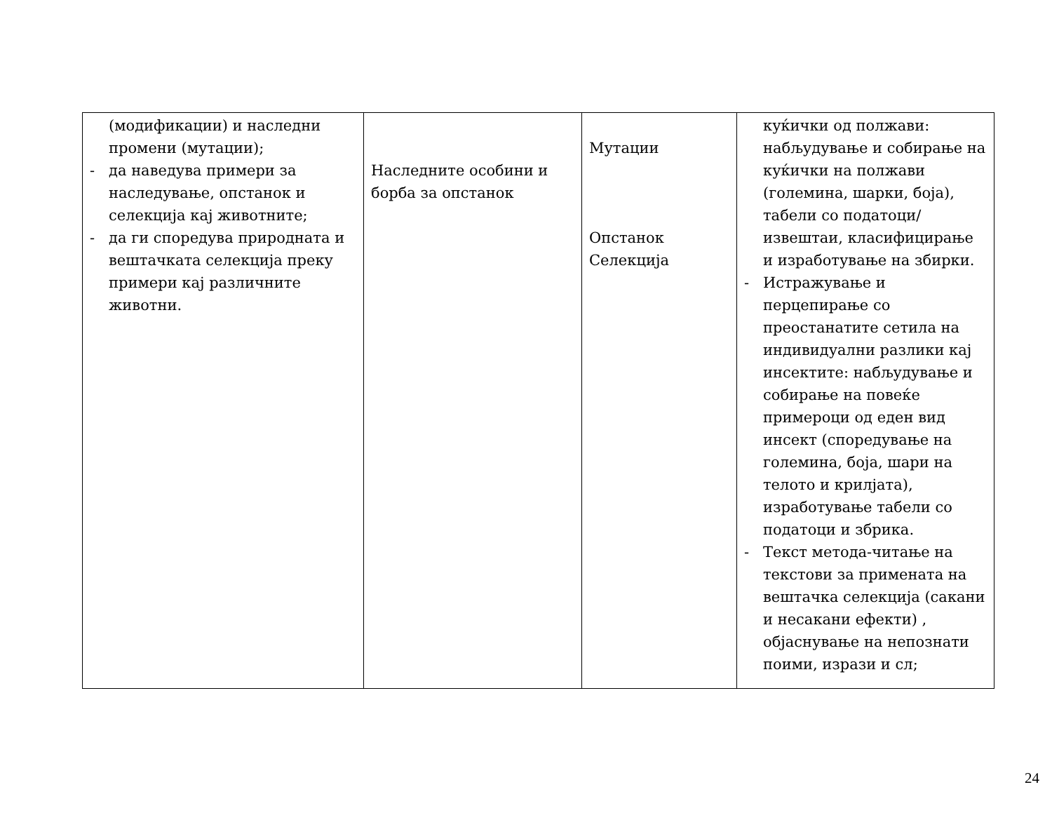| (модификации) и наследни промени (мутации); - да наведува примери за наследување, опстанок и селекција кај животните; - да ги споредува природната и вештачката селекција преку примери кај различните животни. | Наследните особини и борба за опстанок | Мутации Опстанок Селекција | куќички од полжави: набљудување и собирање на куќички на полжави (големина, шарки, боја), табели со податоци/ извештаи, класифицирање и изработување на збирки. - Истражување и перцепирање со преостанатите сетила на индивидуални разлики кај инсектите: набљудување и собирање на повеќе примероци од еден вид инсект (споредување на големина, боја, шари на телото и крилјата), изработување табели со податоци и збрика. - Текст метода-читање на текстови за примената на вештачка селекција (сакани и несакани ефекти) , објаснување на непознати поими, изрази и сл; |
24